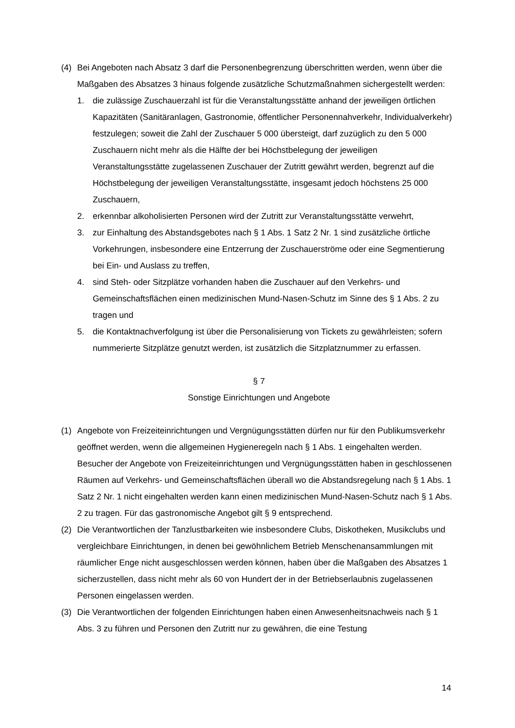(4) Bei Angeboten nach Absatz 3 darf die Personenbegrenzung überschritten werden, wenn über die Maßgaben des Absatzes 3 hinaus folgende zusätzliche Schutzmaßnahmen sichergestellt werden:
1. die zulässige Zuschauerzahl ist für die Veranstaltungsstätte anhand der jeweiligen örtlichen Kapazitäten (Sanitäranlagen, Gastronomie, öffentlicher Personennahverkehr, Individualverkehr) festzulegen; soweit die Zahl der Zuschauer 5 000 übersteigt, darf zuzüglich zu den 5 000 Zuschauern nicht mehr als die Hälfte der bei Höchstbelegung der jeweiligen Veranstaltungsstätte zugelassenen Zuschauer der Zutritt gewährt werden, begrenzt auf die Höchstbelegung der jeweiligen Veranstaltungsstätte, insgesamt jedoch höchstens 25 000 Zuschauern,
2. erkennbar alkoholisierten Personen wird der Zutritt zur Veranstaltungsstätte verwehrt,
3. zur Einhaltung des Abstandsgebotes nach § 1 Abs. 1 Satz 2 Nr. 1 sind zusätzliche örtliche Vorkehrungen, insbesondere eine Entzerrung der Zuschauerströme oder eine Segmentierung bei Ein- und Auslass zu treffen,
4. sind Steh- oder Sitzplätze vorhanden haben die Zuschauer auf den Verkehrs- und Gemeinschaftsflächen einen medizinischen Mund-Nasen-Schutz im Sinne des § 1 Abs. 2 zu tragen und
5. die Kontaktnachverfolgung ist über die Personalisierung von Tickets zu gewährleisten; sofern nummerierte Sitzplätze genutzt werden, ist zusätzlich die Sitzplatznummer zu erfassen.
§ 7
Sonstige Einrichtungen und Angebote
(1) Angebote von Freizeiteinrichtungen und Vergnügungsstätten dürfen nur für den Publikumsverkehr geöffnet werden, wenn die allgemeinen Hygieneregeln nach § 1 Abs. 1 eingehalten werden. Besucher der Angebote von Freizeiteinrichtungen und Vergnügungsstätten haben in geschlossenen Räumen auf Verkehrs- und Gemeinschaftsflächen überall wo die Abstandsregelung nach § 1 Abs. 1 Satz 2 Nr. 1 nicht eingehalten werden kann einen medizinischen Mund-Nasen-Schutz nach § 1 Abs. 2 zu tragen. Für das gastronomische Angebot gilt § 9 entsprechend.
(2) Die Verantwortlichen der Tanzlustbarkeiten wie insbesondere Clubs, Diskotheken, Musikclubs und vergleichbare Einrichtungen, in denen bei gewöhnlichem Betrieb Menschenansammlungen mit räumlicher Enge nicht ausgeschlossen werden können, haben über die Maßgaben des Absatzes 1 sicherzustellen, dass nicht mehr als 60 von Hundert der in der Betriebserlaubnis zugelassenen Personen eingelassen werden.
(3) Die Verantwortlichen der folgenden Einrichtungen haben einen Anwesenheitsnachweis nach § 1 Abs. 3 zu führen und Personen den Zutritt nur zu gewähren, die eine Testung
14